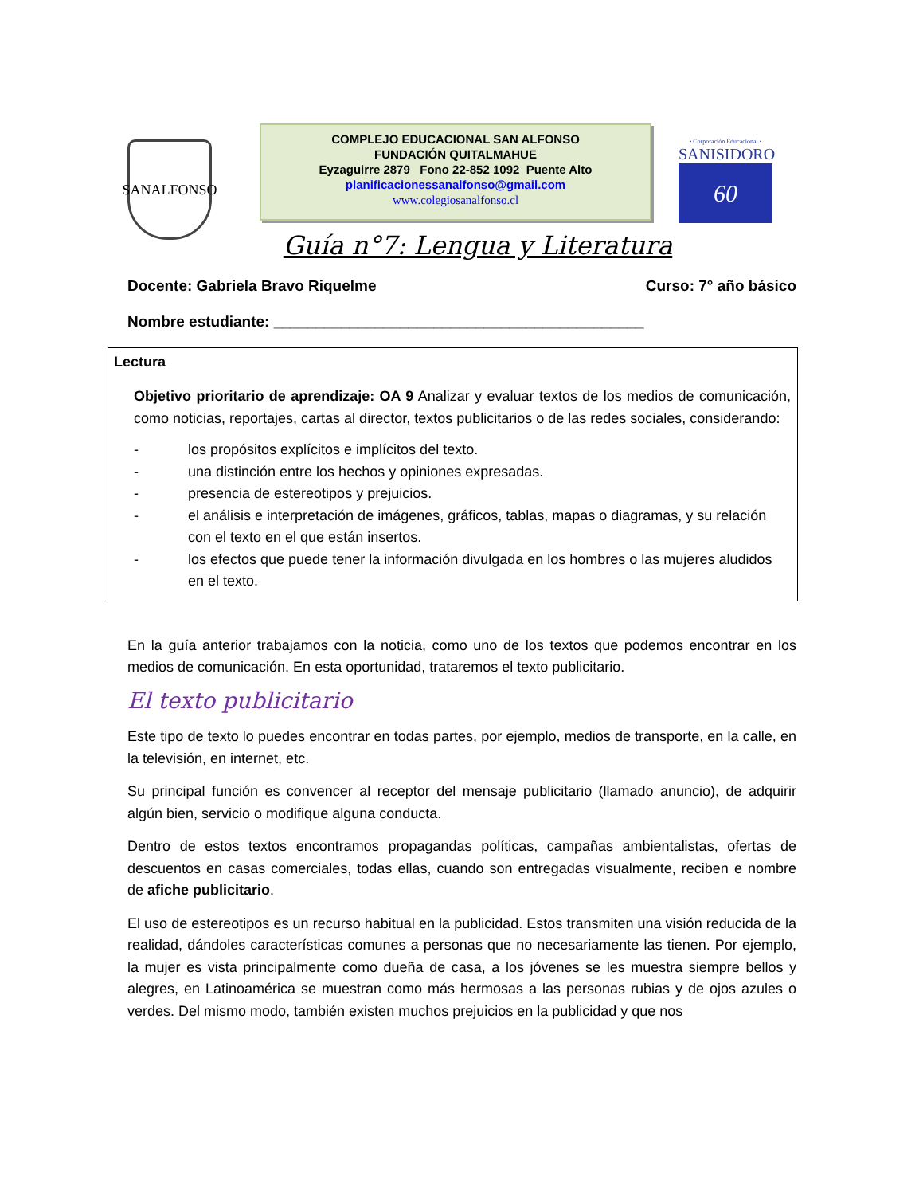SANALFONSO
COMPLEJO EDUCACIONAL SAN ALFONSO
FUNDACIÓN QUITALMAHUE
Eyzaguirre 2879 Fono 22-852 1092 Puente Alto
planificacionessanalfonso@gmail.com
www.colegiosanalfonso.cl
• Corporación Educacional •
SANISIDORO
60
Guía n°7: Lengua y Literatura
Docente: Gabriela Bravo Riquelme Curso: 7° año básico
Nombre estudiante: ____________________________________________
Lectura
Objetivo prioritario de aprendizaje: OA 9 Analizar y evaluar textos de los medios de comunicación, como noticias, reportajes, cartas al director, textos publicitarios o de las redes sociales, considerando:
- los propósitos explícitos e implícitos del texto.
- una distinción entre los hechos y opiniones expresadas.
- presencia de estereotipos y prejuicios.
- el análisis e interpretación de imágenes, gráficos, tablas, mapas o diagramas, y su relación con el texto en el que están insertos.
- los efectos que puede tener la información divulgada en los hombres o las mujeres aludidos en el texto.
En la guía anterior trabajamos con la noticia, como uno de los textos que podemos encontrar en los medios de comunicación. En esta oportunidad, trataremos el texto publicitario.
El texto publicitario
Este tipo de texto lo puedes encontrar en todas partes, por ejemplo, medios de transporte, en la calle, en la televisión, en internet, etc.
Su principal función es convencer al receptor del mensaje publicitario (llamado anuncio), de adquirir algún bien, servicio o modifique alguna conducta.
Dentro de estos textos encontramos propagandas políticas, campañas ambientalistas, ofertas de descuentos en casas comerciales, todas ellas, cuando son entregadas visualmente, reciben e nombre de afiche publicitario.
El uso de estereotipos es un recurso habitual en la publicidad. Estos transmiten una visión reducida de la realidad, dándoles características comunes a personas que no necesariamente las tienen. Por ejemplo, la mujer es vista principalmente como dueña de casa, a los jóvenes se les muestra siempre bellos y alegres, en Latinoamérica se muestran como más hermosas a las personas rubias y de ojos azules o verdes. Del mismo modo, también existen muchos prejuicios en la publicidad y que nos